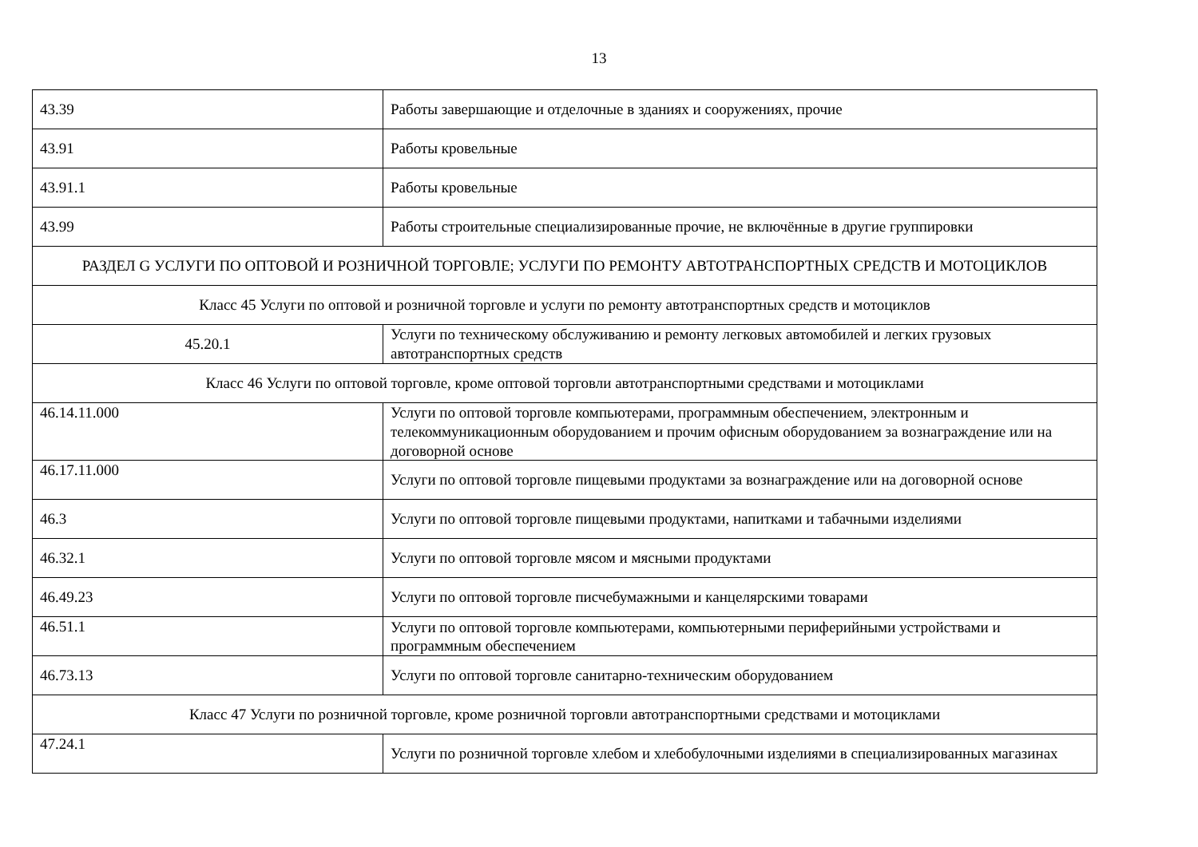13
| 43.39 | Работы завершающие и отделочные в зданиях и сооружениях, прочие |
| 43.91 | Работы кровельные |
| 43.91.1 | Работы кровельные |
| 43.99 | Работы строительные специализированные прочие, не включённые в другие группировки |
| РАЗДЕЛ G УСЛУГИ ПО ОПТОВОЙ И РОЗНИЧНОЙ ТОРГОВЛЕ; УСЛУГИ ПО РЕМОНТУ АВТОТРАНСПОРТНЫХ СРЕДСТВ И МОТОЦИКЛОВ | |
| Класс 45 Услуги по оптовой и розничной торговле и услуги по ремонту автотранспортных средств и мотоциклов | |
| 45.20.1 | Услуги по техническому обслуживанию и ремонту легковых автомобилей и легких грузовых автотранспортных средств |
| Класс 46 Услуги по оптовой торговле, кроме оптовой торговли автотранспортными средствами и мотоциклами | |
| 46.14.11.000 | Услуги по оптовой торговле компьютерами, программным обеспечением, электронным и телекоммуникационным оборудованием и прочим офисным оборудованием за вознаграждение или на договорной основе |
| 46.17.11.000 | Услуги по оптовой торговле пищевыми продуктами за вознаграждение или на договорной основе |
| 46.3 | Услуги по оптовой торговле пищевыми продуктами, напитками и табачными изделиями |
| 46.32.1 | Услуги по оптовой торговле мясом и мясными продуктами |
| 46.49.23 | Услуги по оптовой торговле писчебумажными и канцелярскими товарами |
| 46.51.1 | Услуги по оптовой торговле компьютерами, компьютерными периферийными устройствами и программным обеспечением |
| 46.73.13 | Услуги по оптовой торговле санитарно-техническим оборудованием |
| Класс 47 Услуги по розничной торговле, кроме розничной торговли автотранспортными средствами и мотоциклами | |
| 47.24.1 | Услуги по розничной торговле хлебом и хлебобулочными изделиями в специализированных магазинах |